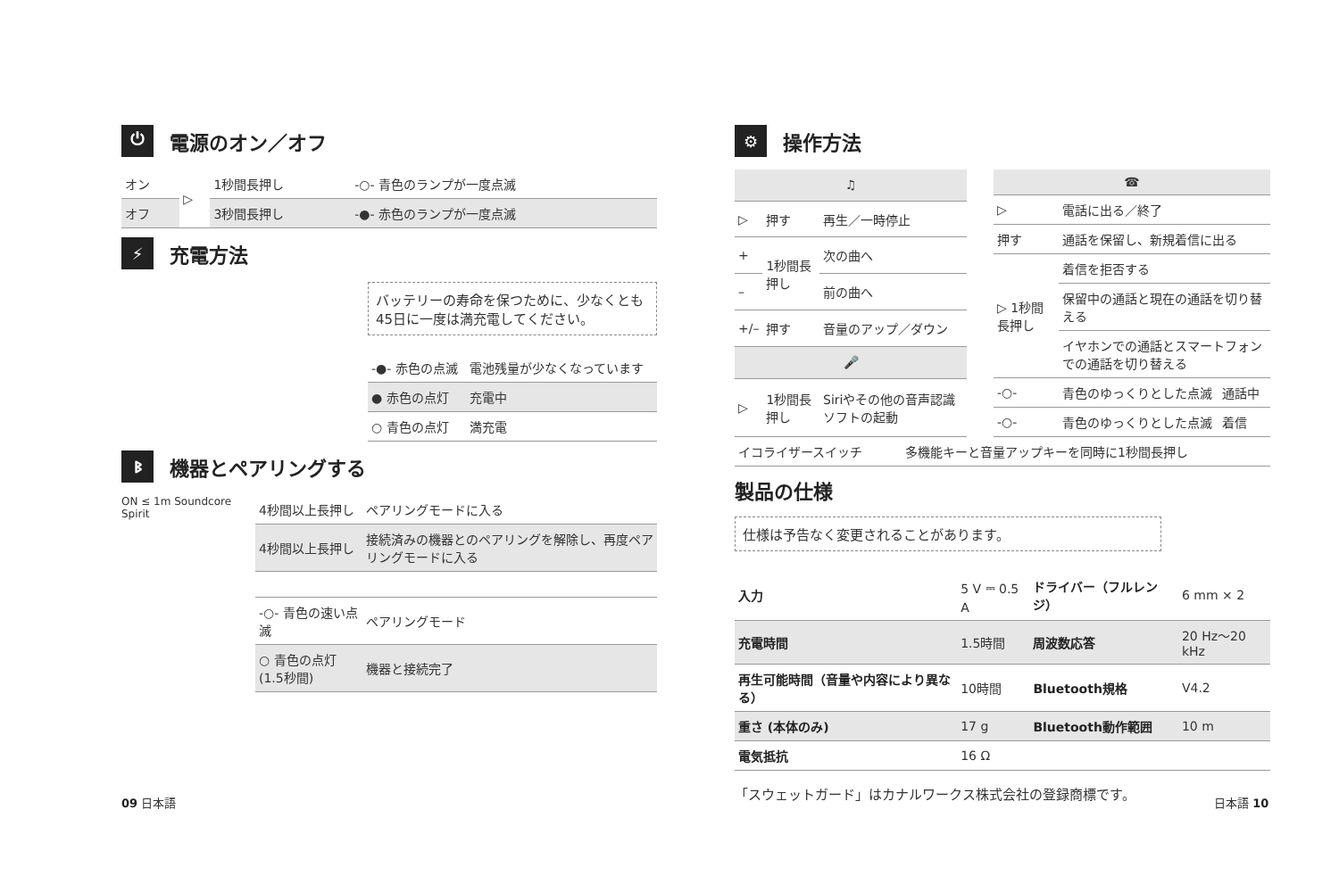⏻ 電源のオン／オフ
| オン | ▷ | 1秒間長押し | -○- 青色のランプが一度点滅 |
| オフ | | 3秒間長押し | -●- 赤色のランプが一度点滅 |
⚡ 充電方法
バッテリーの寿命を保つために、少なくとも45日に一度は満充電してください。
| -●- 赤色の点滅 | 電池残量が少なくなっています |
| ● 赤色の点灯 | 充電中 |
| ○ 青色の点灯 | 満充電 |
ᛒ機器とペアリングする
ON ≤ 1m Soundcore Spirit
| 4秒間以上長押し | ペアリングモードに入る |
| 4秒間以上長押し | 接続済みの機器とのペアリングを解除し、再度ペアリングモードに入る |
| -○- 青色の速い点滅 | ペアリングモード |
| ○ 青色の点灯(1.5秒間) | 機器と接続完了 |
⚙ 操作方法
| ♫ | | |
| --- | --- | --- |
| ▷ | 押す | 再生／一時停止 |
| + | 1秒間長押し | 次の曲へ |
| – | | 前の曲へ |
| +/– | 押す | 音量のアップ／ダウン |
| 🎤 | | |
| ▷ | 1秒間長押し | Siriやその他の音声認識ソフトの起動 |
| ☎ | | |
| --- | --- | --- |
| ▷ | 電話に出る／終了 | |
| 押す | 通話を保留し、新規着信に出る | |
| ▷ 1秒間長押し | 着信を拒否する | |
| | 保留中の通話と現在の通話を切り替える | |
| | イヤホンでの通話とスマートフォンでの通話を切り替える | |
| -○- | 青色のゆっくりとした点滅 | 通話中 |
| -○- | 青色のゆっくりとした点滅 | 着信 |
| イコライザースイッチ | 多機能キーと音量アップキーを同時に1秒間長押し |
製品の仕様
仕様は予告なく変更されることがあります。
| 入力 | 5 V ⎓ 0.5 A | ドライバー（フルレンジ） | 6 mm × 2 |
| 充電時間 | 1.5時間 | 周波数応答 | 20 Hz〜20 kHz |
| 再生可能時間（音量や内容により異なる） | 10時間 | Bluetooth規格 | V4.2 |
| 重さ (本体のみ) | 17 g | Bluetooth動作範囲 | 10 m |
| 電気抵抗 | 16 Ω | | |
「スウェットガード」はカナルワークス株式会社の登録商標です。
09 日本語 日本語 10